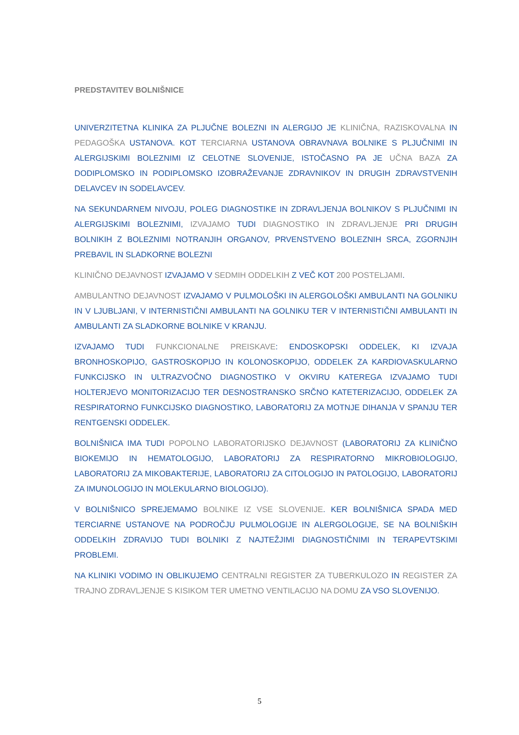PREDSTAVITEV BOLNIŠNICE
UNIVERZITETNA KLINIKA ZA PLJUČNE BOLEZNI IN ALERGIJO JE KLINIČNA, RAZISKOVALNA IN PEDAGOŠKA USTANOVA. KOT TERCIARNA USTANOVA OBRAVNAVA BOLNIKE S PLJUČNIMI IN ALERGIJSKIMI BOLEZNIMI IZ CELOTNE SLOVENIJE, ISTOČASNO PA JE UČNA BAZA ZA DODIPLOMSKO IN PODIPLOMSKO IZOBRAŽEVANJE ZDRAVNIKOV IN DRUGIH ZDRAVSTVENIH DELAVCEV IN SODELAVCEV.
NA SEKUNDARNEM NIVOJU, POLEG DIAGNOSTIKE IN ZDRAVLJENJA BOLNIKOV S PLJUČNIMI IN ALERGIJSKIMI BOLEZNIMI, IZVAJAMO TUDI DIAGNOSTIKO IN ZDRAVLJENJE PRI DRUGIH BOLNIKIH Z BOLEZNIMI NOTRANJIH ORGANOV, PRVENSTVENO BOLEZNIH SRCA, ZGORNJIH PREBAVIL IN SLADKORNE BOLEZNI
KLINIČNO DEJAVNOST IZVAJAMO V SEDMIH ODDELKIH Z VEČ KOT 200 POSTELJAMI.
AMBULANTNO DEJAVNOST IZVAJAMO V PULMOLOŠKI IN ALERGOLOŠKI AMBULANTI NA GOLNIKU IN V LJUBLJANI, V INTERNISTIČNI AMBULANTI NA GOLNIKU TER V INTERNISTIČNI AMBULANTI IN AMBULANTI ZA SLADKORNE BOLNIKE V KRANJU.
IZVAJAMO TUDI FUNKCIONALNE PREISKAVE: ENDOSKOPSKI ODDELEK, KI IZVAJA BRONHOSKOPIJO, GASTROSKOPIJO IN KOLONOSKOPIJO, ODDELEK ZA KARDIOVASKULARNO FUNKCIJSKO IN ULTRAZVOČNO DIAGNOSTIKO V OKVIRU KATEREGA IZVAJAMO TUDI HOLTERJEVO MONITORIZACIJO TER DESNOSTRANSKO SRČNO KATETERIZACIJO, ODDELEK ZA RESPIRATORNO FUNKCIJSKO DIAGNOSTIKO, LABORATORIJ ZA MOTNJE DIHANJA V SPANJU TER RENTGENSKI ODDELEK.
BOLNIŠNICA IMA TUDI POPOLNO LABORATORIJSKO DEJAVNOST (LABORATORIJ ZA KLINIČNO BIOKEMIJO IN HEMATOLOGIJO, LABORATORIJ ZA RESPIRATORNO MIKROBIOLOGIJO, LABORATORIJ ZA MIKOBAKTERIJE, LABORATORIJ ZA CITOLOGIJO IN PATOLOGIJO, LABORATORIJ ZA IMUNOLOGIJO IN MOLEKULARNO BIOLOGIJO).
V BOLNIŠNICO SPREJEMAMO BOLNIKE IZ VSE SLOVENIJE. KER BOLNIŠNICA SPADA MED TERCIARNE USTANOVE NA PODROČJU PULMOLOGIJE IN ALERGOLOGIJE, SE NA BOLNIŠKIH ODDELKIH ZDRAVIJO TUDI BOLNIKI Z NAJTEŽJIMI DIAGNOSTIČNIMI IN TERAPEVTSKIMI PROBLEMI.
NA KLINIKI VODIMO IN OBLIKUJEMO CENTRALNI REGISTER ZA TUBERKULOZO IN REGISTER ZA TRAJNO ZDRAVLJENJE S KISIKOM TER UMETNO VENTILACIJO NA DOMU ZA VSO SLOVENIJO.
5